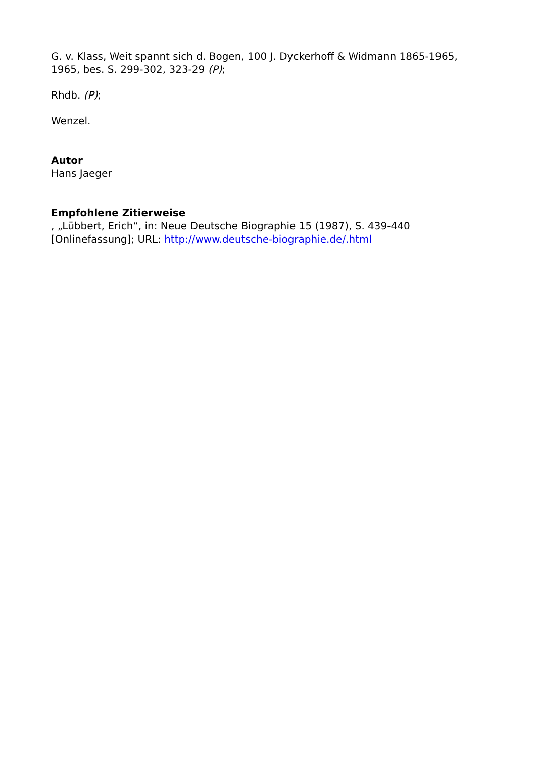G. v. Klass, Weit spannt sich d. Bogen, 100 J. Dyckerhoff & Widmann 1865-1965, 1965, bes. S. 299-302, 323-29 (P);
Rhdb. (P);
Wenzel.
Autor
Hans Jaeger
Empfohlene Zitierweise
, „Lübbert, Erich“, in: Neue Deutsche Biographie 15 (1987), S. 439-440
[Onlinefassung]; URL: http://www.deutsche-biographie.de/.html